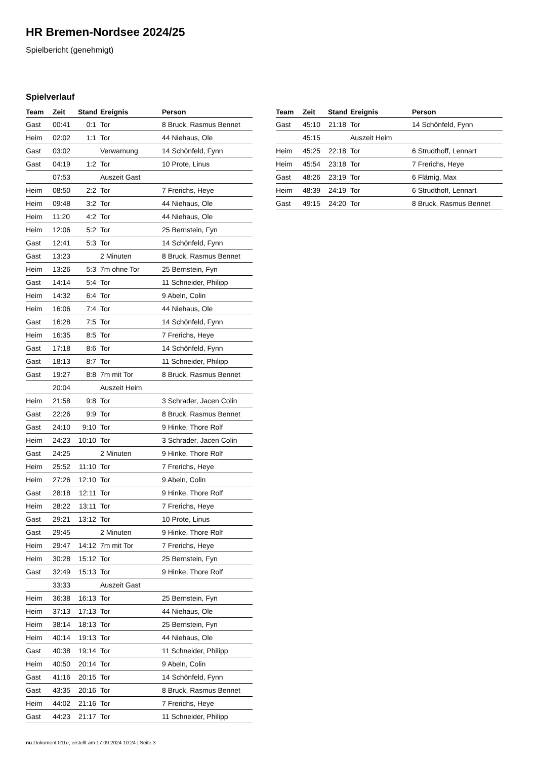HR Bremen-Nordsee 2024/25
Spielbericht (genehmigt)
Spielverlauf
| Team | Zeit | Stand | Ereignis | Person |
| --- | --- | --- | --- | --- |
| Gast | 00:41 | 0:1 | Tor | 8 Bruck, Rasmus Bennet |
| Heim | 02:02 | 1:1 | Tor | 44 Niehaus, Ole |
| Gast | 03:02 | | Verwarnung | 14 Schönfeld, Fynn |
| Gast | 04:19 | 1:2 | Tor | 10 Prote, Linus |
| | 07:53 | | Auszeit Gast | |
| Heim | 08:50 | 2:2 | Tor | 7 Frerichs, Heye |
| Heim | 09:48 | 3:2 | Tor | 44 Niehaus, Ole |
| Heim | 11:20 | 4:2 | Tor | 44 Niehaus, Ole |
| Heim | 12:06 | 5:2 | Tor | 25 Bernstein, Fyn |
| Gast | 12:41 | 5:3 | Tor | 14 Schönfeld, Fynn |
| Gast | 13:23 | | 2 Minuten | 8 Bruck, Rasmus Bennet |
| Heim | 13:26 | 5:3 | 7m ohne Tor | 25 Bernstein, Fyn |
| Gast | 14:14 | 5:4 | Tor | 11 Schneider, Philipp |
| Heim | 14:32 | 6:4 | Tor | 9 Abeln, Colin |
| Heim | 16:06 | 7:4 | Tor | 44 Niehaus, Ole |
| Gast | 16:28 | 7:5 | Tor | 14 Schönfeld, Fynn |
| Heim | 16:35 | 8:5 | Tor | 7 Frerichs, Heye |
| Gast | 17:18 | 8:6 | Tor | 14 Schönfeld, Fynn |
| Gast | 18:13 | 8:7 | Tor | 11 Schneider, Philipp |
| Gast | 19:27 | 8:8 | 7m mit Tor | 8 Bruck, Rasmus Bennet |
| | 20:04 | | Auszeit Heim | |
| Heim | 21:58 | 9:8 | Tor | 3 Schrader, Jacen Colin |
| Gast | 22:26 | 9:9 | Tor | 8 Bruck, Rasmus Bennet |
| Gast | 24:10 | 9:10 | Tor | 9 Hinke, Thore Rolf |
| Heim | 24:23 | 10:10 | Tor | 3 Schrader, Jacen Colin |
| Gast | 24:25 | | 2 Minuten | 9 Hinke, Thore Rolf |
| Heim | 25:52 | 11:10 | Tor | 7 Frerichs, Heye |
| Heim | 27:26 | 12:10 | Tor | 9 Abeln, Colin |
| Gast | 28:18 | 12:11 | Tor | 9 Hinke, Thore Rolf |
| Heim | 28:22 | 13:11 | Tor | 7 Frerichs, Heye |
| Gast | 29:21 | 13:12 | Tor | 10 Prote, Linus |
| Gast | 29:45 | | 2 Minuten | 9 Hinke, Thore Rolf |
| Heim | 29:47 | 14:12 | 7m mit Tor | 7 Frerichs, Heye |
| Heim | 30:28 | 15:12 | Tor | 25 Bernstein, Fyn |
| Gast | 32:49 | 15:13 | Tor | 9 Hinke, Thore Rolf |
| | 33:33 | | Auszeit Gast | |
| Heim | 36:38 | 16:13 | Tor | 25 Bernstein, Fyn |
| Heim | 37:13 | 17:13 | Tor | 44 Niehaus, Ole |
| Heim | 38:14 | 18:13 | Tor | 25 Bernstein, Fyn |
| Heim | 40:14 | 19:13 | Tor | 44 Niehaus, Ole |
| Gast | 40:38 | 19:14 | Tor | 11 Schneider, Philipp |
| Heim | 40:50 | 20:14 | Tor | 9 Abeln, Colin |
| Gast | 41:16 | 20:15 | Tor | 14 Schönfeld, Fynn |
| Gast | 43:35 | 20:16 | Tor | 8 Bruck, Rasmus Bennet |
| Heim | 44:02 | 21:16 | Tor | 7 Frerichs, Heye |
| Gast | 44:23 | 21:17 | Tor | 11 Schneider, Philipp |
| Team | Zeit | Stand | Ereignis | Person |
| --- | --- | --- | --- | --- |
| Gast | 45:10 | 21:18 | Tor | 14 Schönfeld, Fynn |
| | 45:15 | | Auszeit Heim | |
| Heim | 45:25 | 22:18 | Tor | 6 Strudthoff, Lennart |
| Heim | 45:54 | 23:18 | Tor | 7 Frerichs, Heye |
| Gast | 48:26 | 23:19 | Tor | 6 Flämig, Max |
| Heim | 48:39 | 24:19 | Tor | 6 Strudthoff, Lennart |
| Gast | 49:15 | 24:20 | Tor | 8 Bruck, Rasmus Bennet |
nu.Dokument 011e, erstellt am 17.09.2024 10:24 | Seite 3